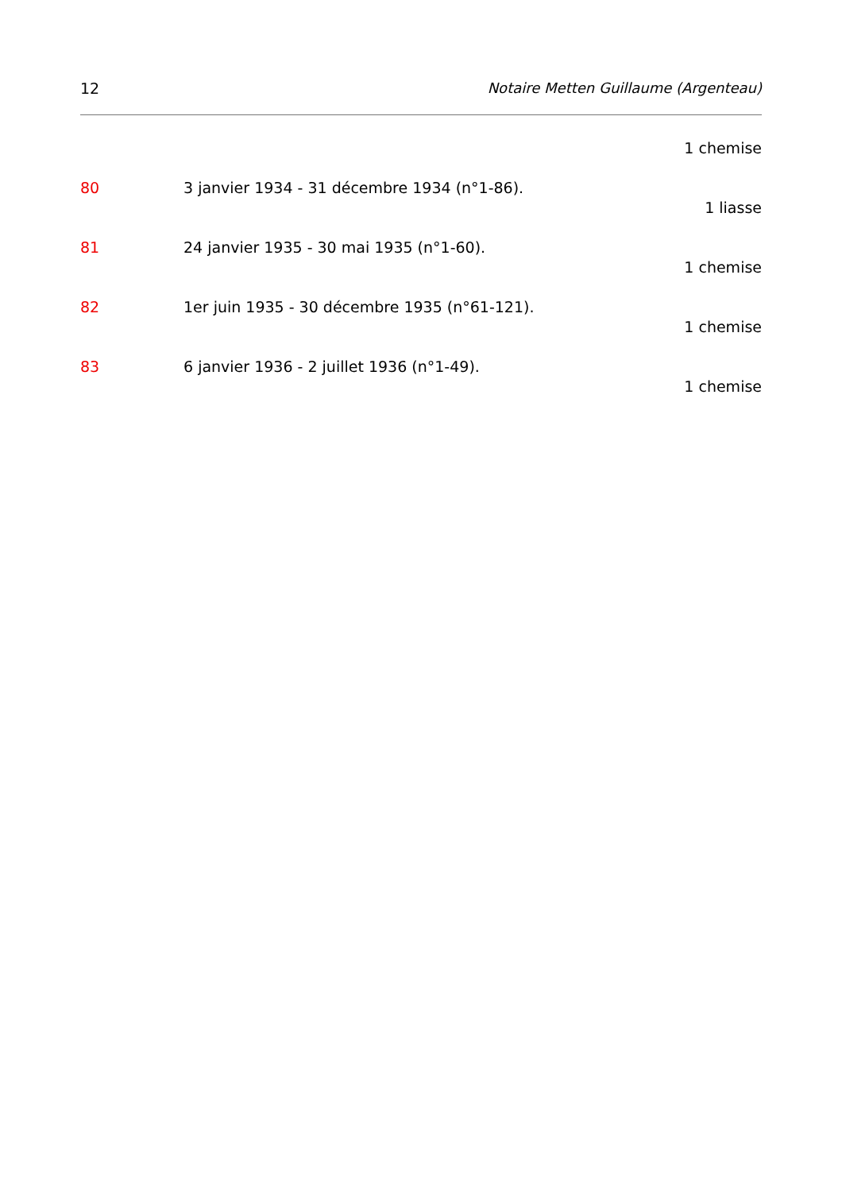12 Notaire Metten Guillaume (Argenteau)
1 chemise
80 3 janvier 1934 - 31 décembre 1934 (n°1-86).
1 liasse
81 24 janvier 1935 - 30 mai 1935 (n°1-60).
1 chemise
82 1er juin 1935 - 30 décembre 1935 (n°61-121).
1 chemise
83 6 janvier 1936 - 2 juillet 1936 (n°1-49).
1 chemise